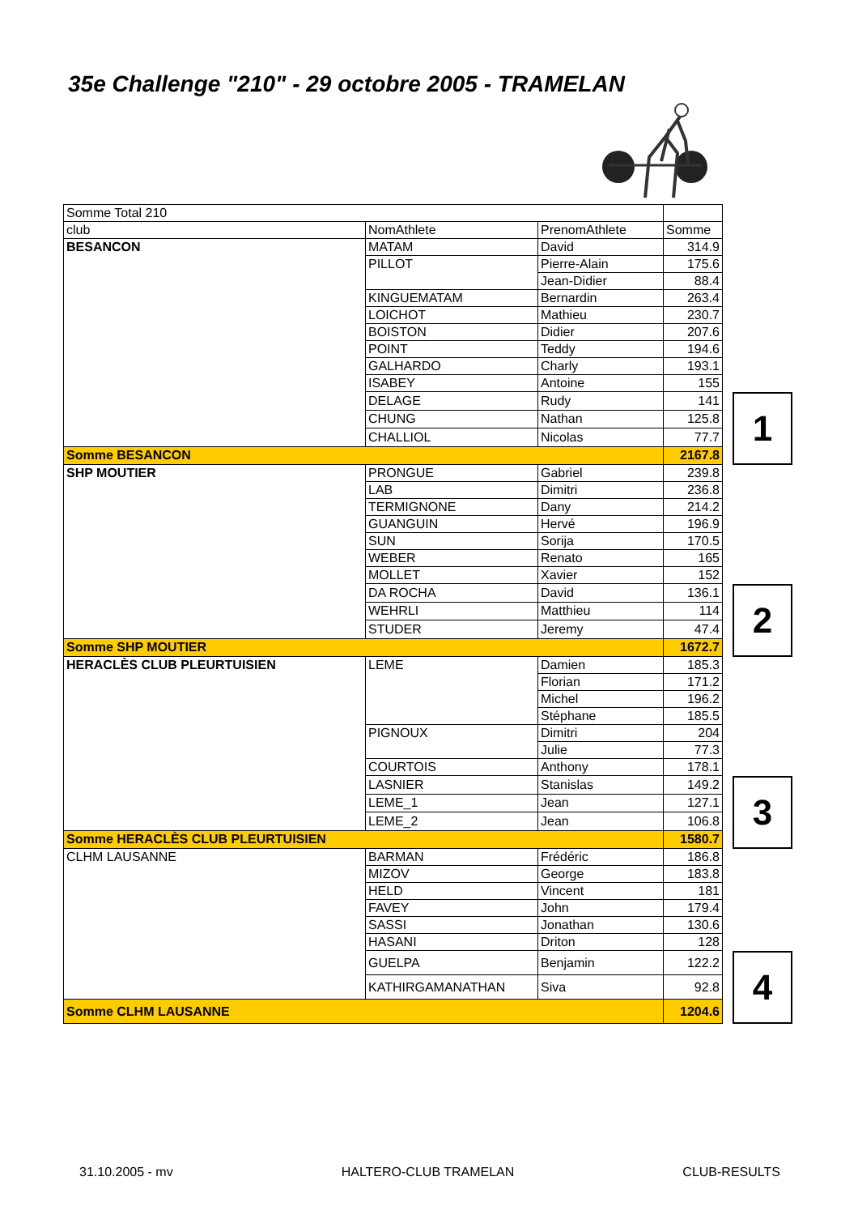35e Challenge "210" - 29 octobre 2005 - TRAMELAN
| Somme Total 210 | | | | |
| club | NomAthlete | PrenomAthlete | Somme | |
| BESANCON | MATAM | David | 314.9 | |
| | PILLOT | Pierre-Alain | 175.6 | |
| | | Jean-Didier | 88.4 | |
| | KINGUEMATAM | Bernardin | 263.4 | |
| | LOICHOT | Mathieu | 230.7 | |
| | BOISTON | Didier | 207.6 | |
| | POINT | Teddy | 194.6 | |
| | GALHARDO | Charly | 193.1 | |
| | ISABEY | Antoine | 155 | |
| | DELAGE | Rudy | 141 | 1 |
| | CHUNG | Nathan | 125.8 | |
| | CHALLIOL | Nicolas | 77.7 | |
| Somme BESANCON | | | 2167.8 | |
| SHP MOUTIER | PRONGUE | Gabriel | 239.8 | |
| | LAB | Dimitri | 236.8 | |
| | TERMIGNONE | Dany | 214.2 | |
| | GUANGUIN | Hervé | 196.9 | |
| | SUN | Sorija | 170.5 | |
| | WEBER | Renato | 165 | |
| | MOLLET | Xavier | 152 | |
| | DA ROCHA | David | 136.1 | 2 |
| | WEHRLI | Matthieu | 114 | |
| | STUDER | Jeremy | 47.4 | |
| Somme SHP MOUTIER | | | 1672.7 | |
| HERACLÈS CLUB PLEURTUISIEN | LEME | Damien | 185.3 | |
| | | Florian | 171.2 | |
| | | Michel | 196.2 | |
| | | Stéphane | 185.5 | |
| | PIGNOUX | Dimitri | 204 | |
| | | Julie | 77.3 | |
| | COURTOIS | Anthony | 178.1 | |
| | LASNIER | Stanislas | 149.2 | 3 |
| | LEME_1 | Jean | 127.1 | |
| | LEME_2 | Jean | 106.8 | |
| Somme HERACLÈS CLUB PLEURTUISIEN | | | 1580.7 | |
| CLHM LAUSANNE | BARMAN | Frédéric | 186.8 | |
| | MIZOV | George | 183.8 | |
| | HELD | Vincent | 181 | |
| | FAVEY | John | 179.4 | |
| | SASSI | Jonathan | 130.6 | |
| | HASANI | Driton | 128 | |
| | GUELPA | Benjamin | 122.2 | 4 |
| | KATHIRGAMANATHAN | Siva | 92.8 | |
| Somme CLHM LAUSANNE | | | 1204.6 | |
31.10.2005 - mv HALTERO-CLUB TRAMELAN CLUB-RESULTS